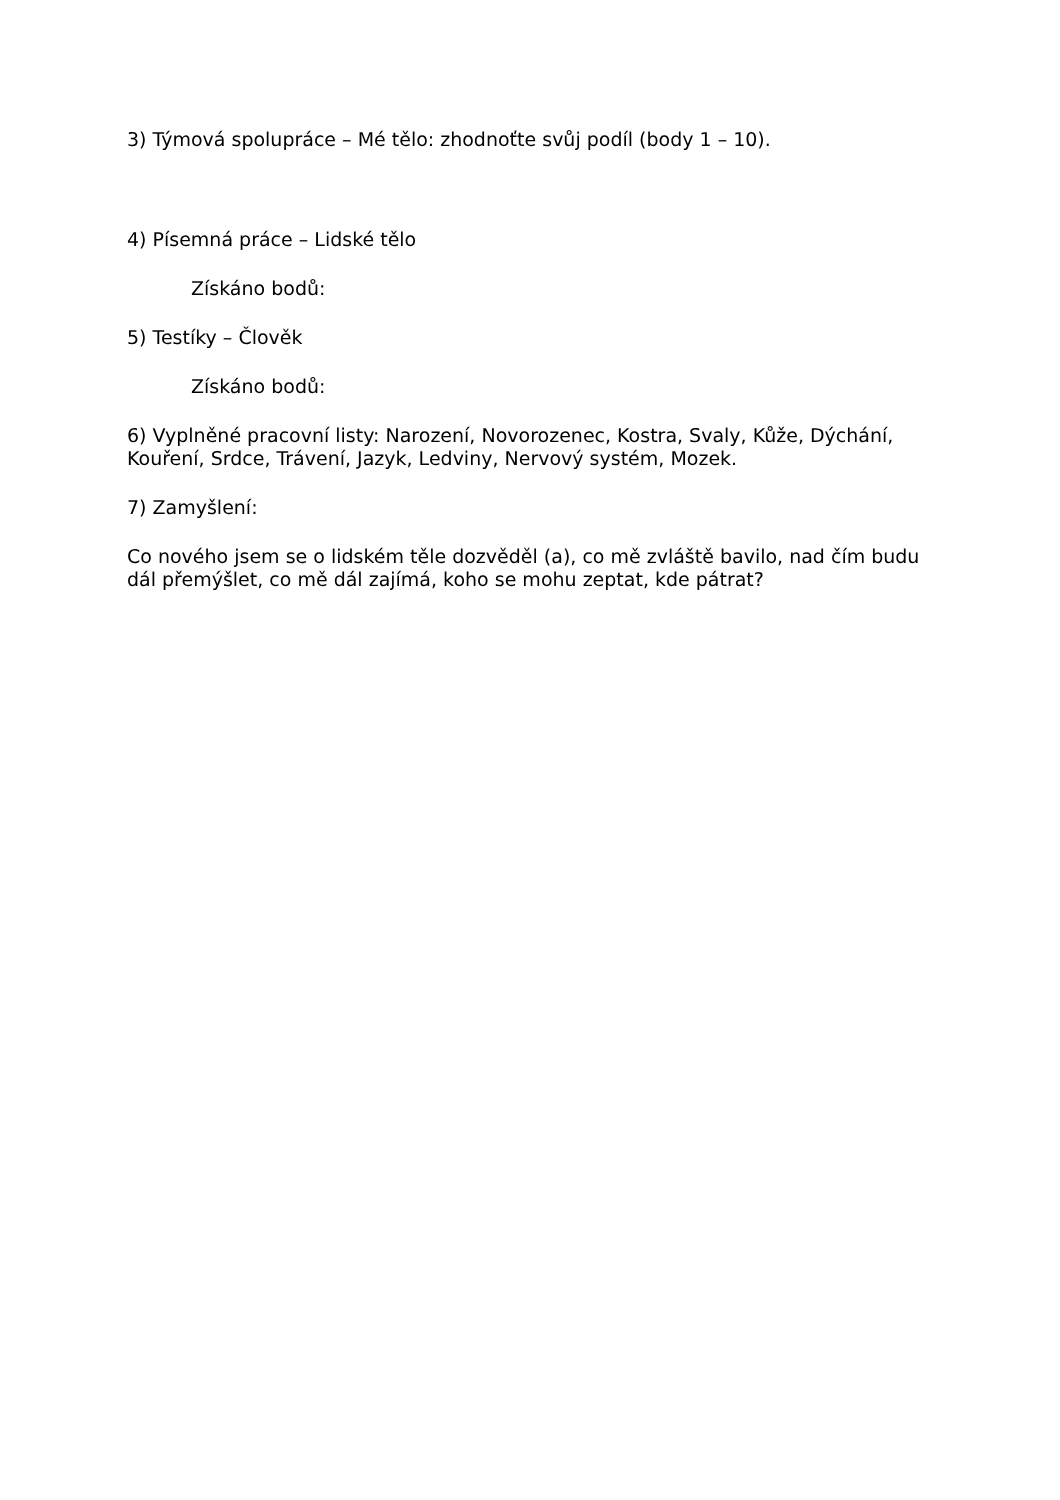3) Týmová spolupráce – Mé tělo: zhodnoťte svůj podíl (body 1 – 10).
4) Písemná práce – Lidské tělo
Získáno bodů:
5) Testíky – Člověk
Získáno bodů:
6) Vyplněné pracovní listy: Narození, Novorozenec, Kostra, Svaly, Kůže, Dýchání, Kouření, Srdce, Trávení, Jazyk, Ledviny, Nervový systém, Mozek.
7) Zamyšlení:
Co nového jsem se o lidském těle dozvěděl (a), co mě zvláště bavilo, nad čím budu dál přemýšlet, co mě dál zajímá, koho se mohu zeptat, kde pátrat?